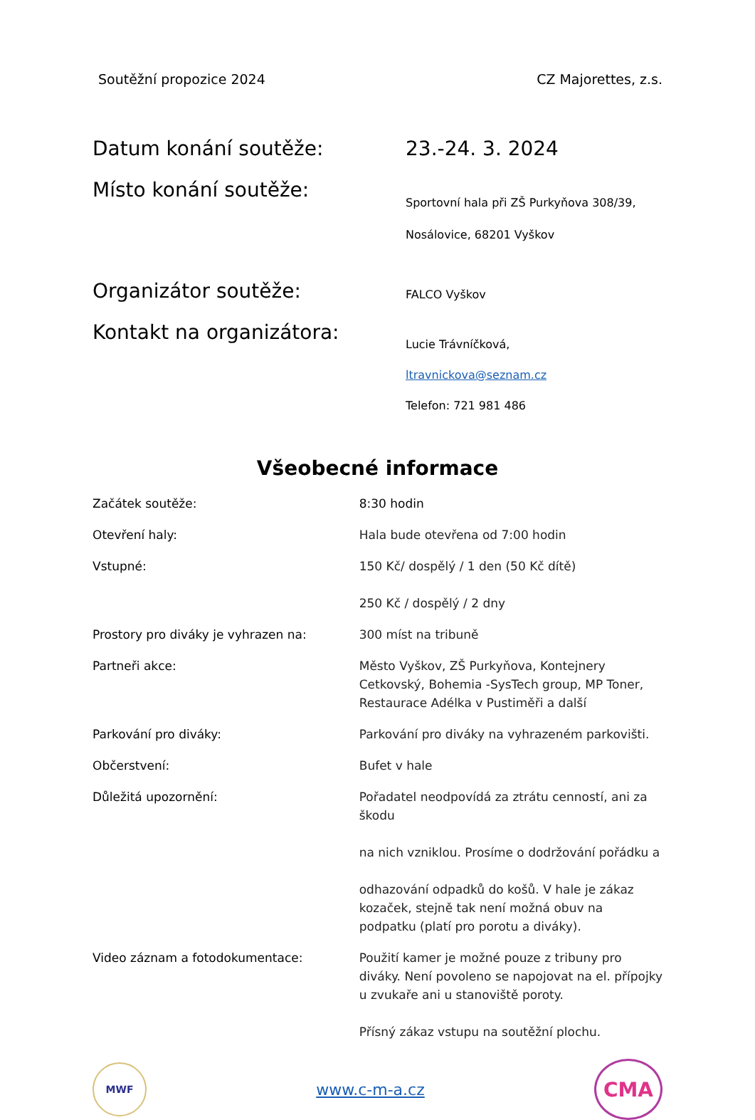Soutěžní propozice 2024 CZ Majorettes, z.s.
Datum konání soutěže: 23.-24. 3. 2024
Místo konání soutěže:
Sportovní hala při ZŠ Purkyňova 308/39,
Nosálovice, 68201 Vyškov
Organizátor soutěže:
FALCO Vyškov
Kontakt na organizátora:
Lucie Trávníčková,
ltravnickova@seznam.cz
Telefon: 721 981 486
Všeobecné informace
Začátek soutěže: 8:30 hodin
Otevření haly: Hala bude otevřena od 7:00 hodin
Vstupné: 150 Kč/ dospělý / 1 den (50 Kč dítě)
250 Kč / dospělý / 2 dny
Prostory pro diváky je vyhrazen na: 300 míst na tribuně
Partneři akce: Město Vyškov, ZŠ Purkyňova, Kontejnery Cetkovský, Bohemia -SysTech group, MP Toner, Restaurace Adélka v Pustiměři a další
Parkování pro diváky: Parkování pro diváky na vyhrazeném parkovišti.
Občerstvení: Bufet v hale
Důležitá upozornění: Pořadatel neodpovídá za ztrátu cenností, ani za škodu
na nich vzniklou. Prosíme o dodržování pořádku a
odhazování odpadků do košů. V hale je zákaz kozaček, stejně tak není možná obuv na podpatku (platí pro porotu a diváky).
Video záznam a fotodokumentace: Použití kamer je možné pouze z tribuny pro diváky. Není povoleno se napojovat na el. přípojky u zvukaře ani u stanoviště poroty.
Přísný zákaz vstupu na soutěžní plochu.
MWF
www.c-m-a.cz
CMA